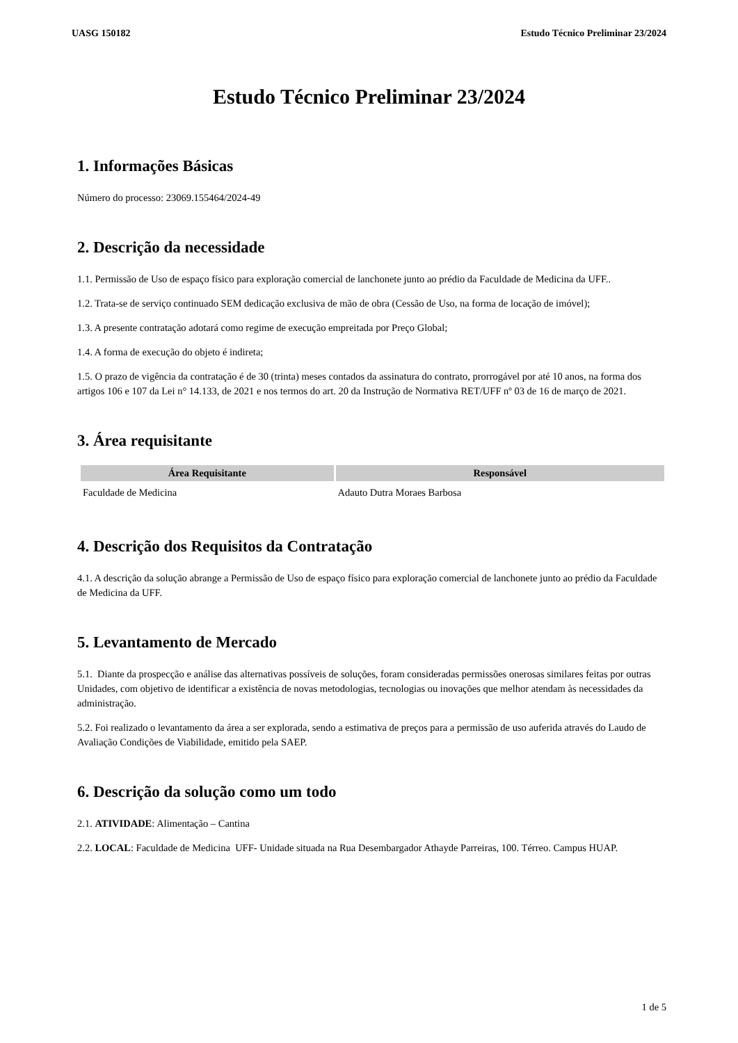UASG 150182 Estudo Técnico Preliminar 23/2024
Estudo Técnico Preliminar 23/2024
1. Informações Básicas
Número do processo: 23069.155464/2024-49
2. Descrição da necessidade
1.1. Permissão de Uso de espaço físico para exploração comercial de lanchonete junto ao prédio da Faculdade de Medicina da UFF..
1.2. Trata-se de serviço continuado SEM dedicação exclusiva de mão de obra (Cessão de Uso, na forma de locação de imóvel);
1.3. A presente contratação adotará como regime de execução empreitada por Preço Global;
1.4. A forma de execução do objeto é indireta;
1.5. O prazo de vigência da contratação é de 30 (trinta) meses contados da assinatura do contrato, prorrogável por até 10 anos, na forma dos artigos 106 e 107 da Lei n° 14.133, de 2021 e nos termos do art. 20 da Instrução de Normativa RET/UFF nº 03 de 16 de março de 2021.
3. Área requisitante
| Área Requisitante | Responsável |
| --- | --- |
| Faculdade de Medicina | Adauto Dutra Moraes Barbosa |
4. Descrição dos Requisitos da Contratação
4.1. A descrição da solução abrange a Permissão de Uso de espaço físico para exploração comercial de lanchonete junto ao prédio da Faculdade de Medicina da UFF.
5. Levantamento de Mercado
5.1. Diante da prospecção e análise das alternativas possíveis de soluções, foram consideradas permissões onerosas similares feitas por outras Unidades, com objetivo de identificar a existência de novas metodologias, tecnologias ou inovações que melhor atendam às necessidades da administração.
5.2. Foi realizado o levantamento da área a ser explorada, sendo a estimativa de preços para a permissão de uso auferida através do Laudo de Avaliação Condições de Viabilidade, emitido pela SAEP.
6. Descrição da solução como um todo
2.1. ATIVIDADE: Alimentação – Cantina
2.2. LOCAL: Faculdade de Medicina UFF- Unidade situada na Rua Desembargador Athayde Parreiras, 100. Térreo. Campus HUAP.
1 de 5